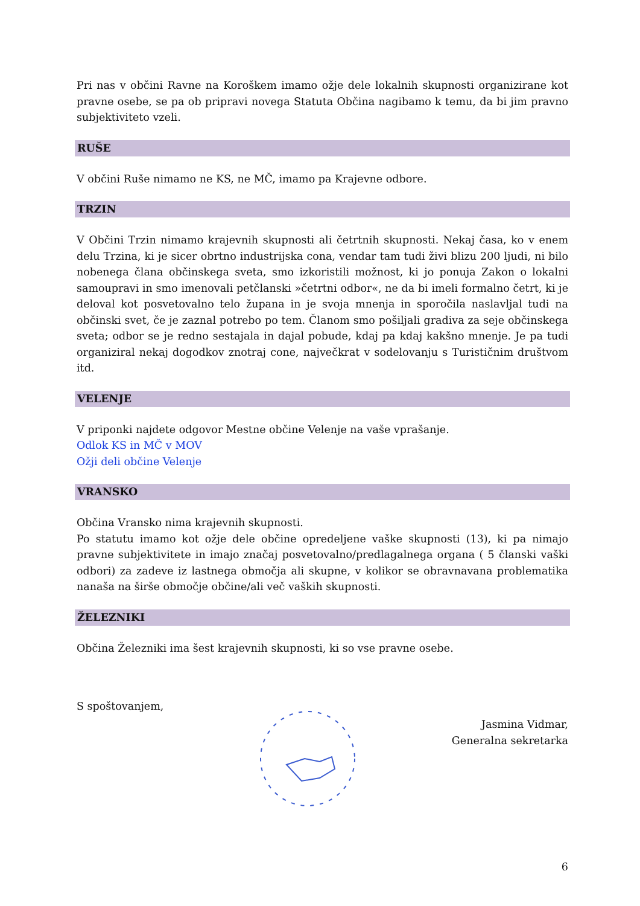Pri nas v občini Ravne na Koroškem imamo ožje dele lokalnih skupnosti organizirane kot pravne osebe, se pa ob pripravi novega Statuta Občina nagibamo k temu, da bi jim pravno subjektiviteto vzeli.
RUŠE
V občini Ruše nimamo ne KS, ne MČ, imamo pa Krajevne odbore.
TRZIN
V Občini Trzin nimamo krajevnih skupnosti ali četrtnih skupnosti. Nekaj časa, ko v enem delu Trzina, ki je sicer obrtno industrijska cona, vendar tam tudi živi blizu 200 ljudi, ni bilo nobenega člana občinskega sveta, smo izkoristili možnost, ki jo ponuja Zakon o lokalni samoupravi in smo imenovali petčlanski »četrtni odbor«, ne da bi imeli formalno četrt, ki je deloval kot posvetovalno telo župana in je svoja mnenja in sporočila naslavljal tudi na občinski svet, če je zaznal potrebo po tem. Članom smo pošiljali gradiva za seje občinskega sveta; odbor se je redno sestajala in dajal pobude, kdaj pa kdaj kakšno mnenje. Je pa tudi organiziral nekaj dogodkov znotraj cone, največkrat v sodelovanju s Turističnim društvom itd.
VELENJE
V priponki najdete odgovor Mestne občine Velenje na vaše vprašanje.
Odlok KS in MČ v MOV
Ožji deli občine Velenje
VRANSKO
Občina Vransko nima krajevnih skupnosti.
Po statutu imamo kot ožje dele občine opredeljene vaške skupnosti (13), ki pa nimajo pravne subjektivitete in imajo značaj posvetovalno/predlagalnega organa ( 5 članski vaški odbori) za zadeve iz lastnega območja ali skupne, v kolikor se obravnavana problematika nanaša na širše območje občine/ali več vaških skupnosti.
ŽELEZNIKI
Občina Železniki ima šest krajevnih skupnosti, ki so vse pravne osebe.
S spoštovanjem,
Jasmina Vidmar,
Generalna sekretarka
6